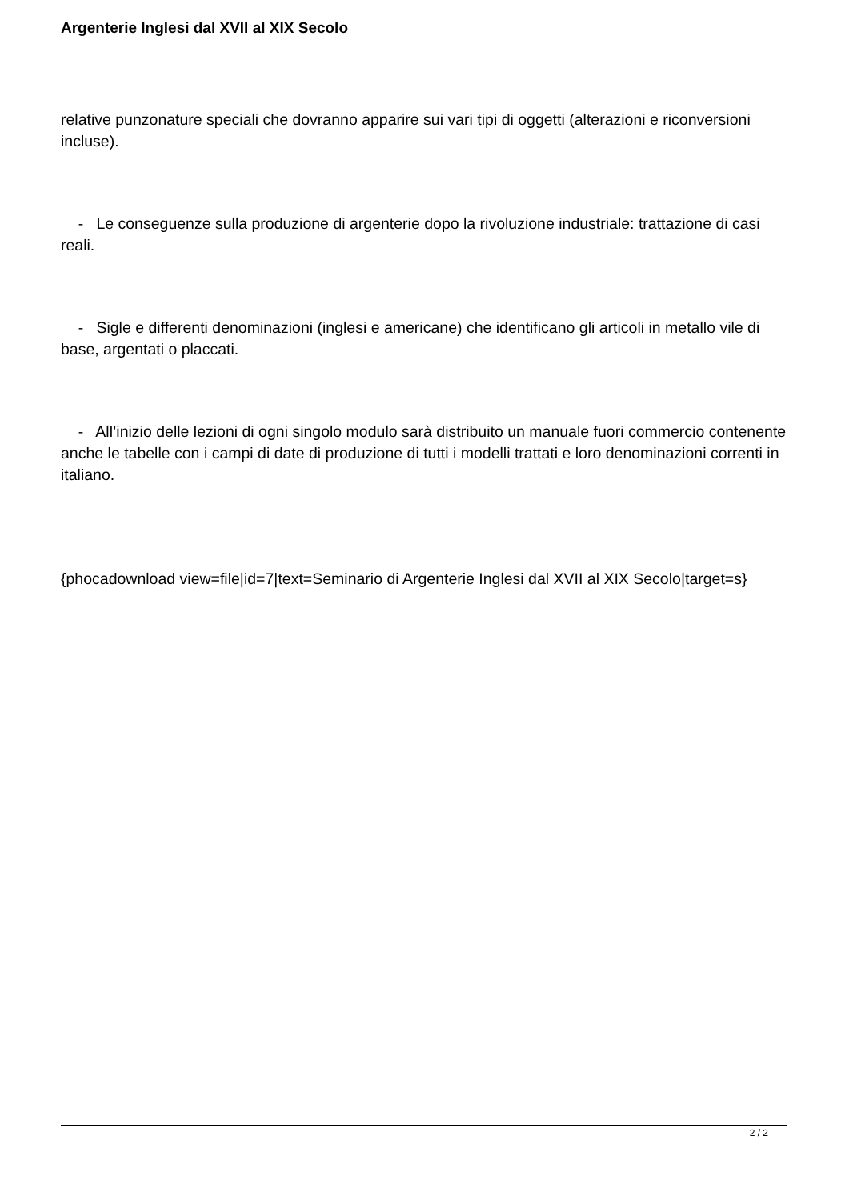Argenterie Inglesi dal XVII al XIX Secolo
relative punzonature speciali che dovranno apparire sui vari tipi di oggetti (alterazioni e riconversioni incluse).
- Le conseguenze sulla produzione di argenterie dopo la rivoluzione industriale: trattazione di casi reali.
- Sigle e differenti denominazioni (inglesi e americane) che identificano gli articoli in metallo vile di base, argentati o placcati.
- All’inizio delle lezioni di ogni singolo modulo sarà distribuito un manuale fuori commercio contenente anche le tabelle con i campi di date di produzione di tutti i modelli trattati e loro denominazioni correnti in italiano.
{phocadownload view=file|id=7|text=Seminario di Argenterie Inglesi dal XVII al XIX Secolo|target=s}
2 / 2